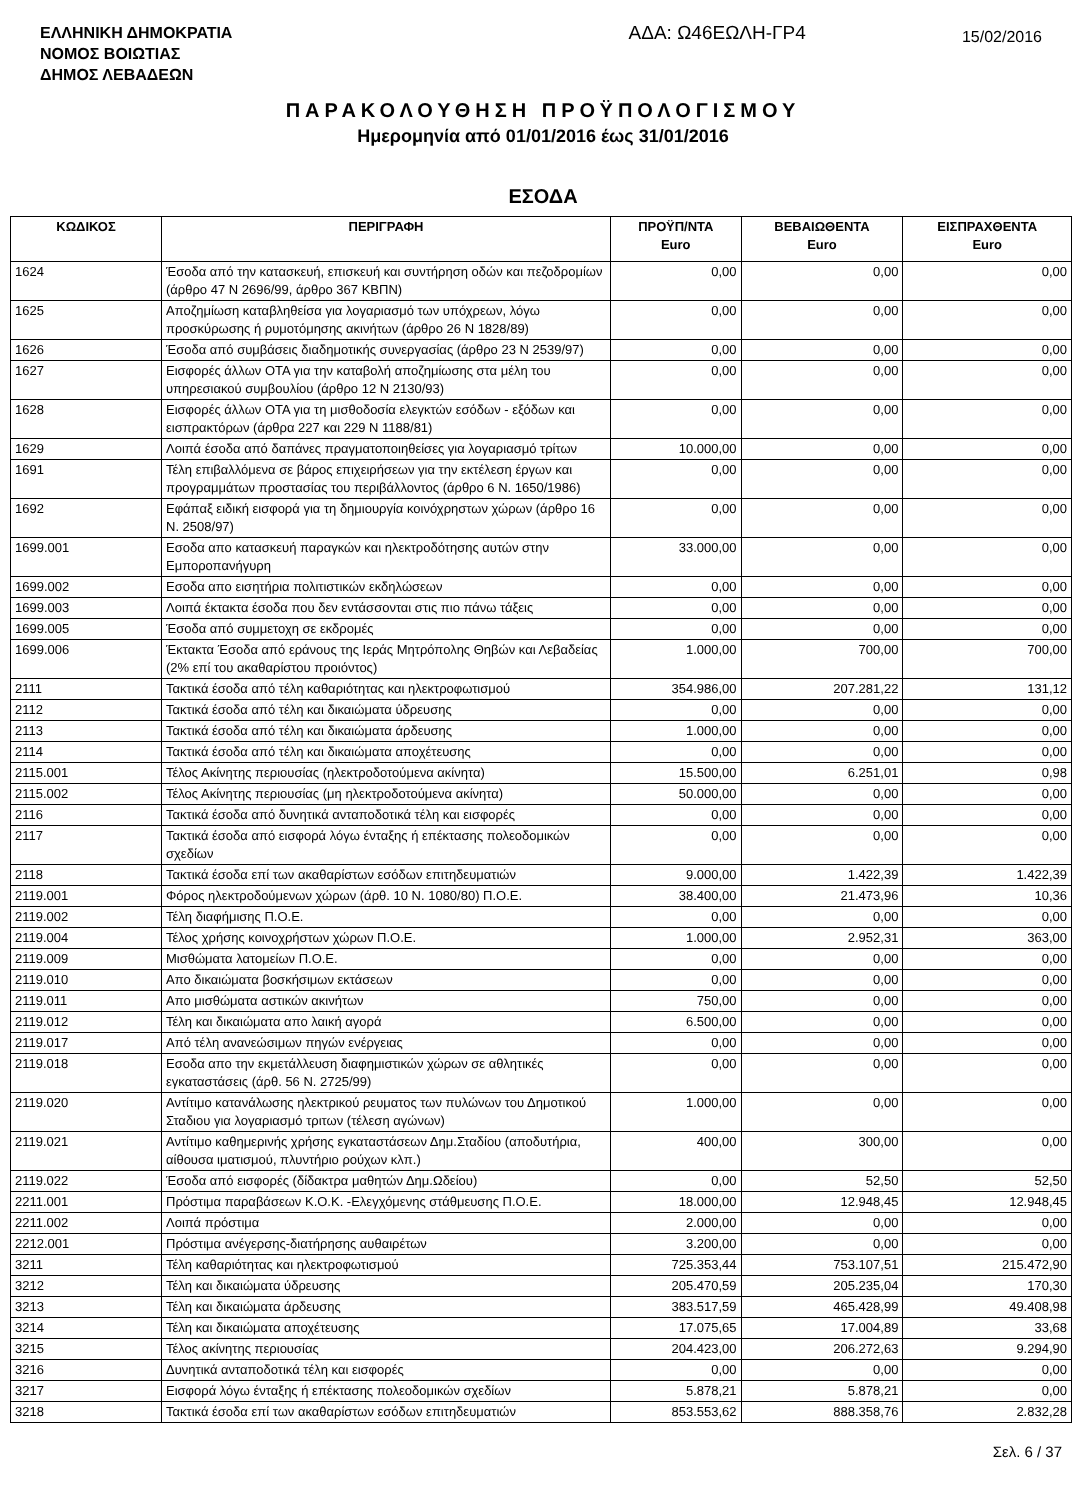ΕΛΛΗΝΙΚΗ ΔΗΜΟΚΡΑΤΙΑ
ΝΟΜΟΣ ΒΟΙΩΤΙΑΣ
ΔΗΜΟΣ ΛΕΒΑΔΕΩΝ
ΑΔΑ: Ω46ΕΩΛΗ-ΓΡ4
15/02/2016
ΠΑΡΑΚΟΛΟΥΘΗΣΗ ΠΡΟΫΠΟΛΟΓΙΣΜΟΥ
Ημερομηνία από 01/01/2016 έως 31/01/2016
ΕΣΟΔΑ
| ΚΩΔΙΚΟΣ | ΠΕΡΙΓΡΑΦΗ | ΠΡΟΫΠ/ΝΤΑ Euro | ΒΕΒΑΙΩΘΕΝΤΑ Euro | ΕΙΣΠΡΑΧΘΕΝΤΑ Euro |
| --- | --- | --- | --- | --- |
| 1624 | Έσοδα από την κατασκευή, επισκευή και συντήρηση οδών και πεζοδρομίων (άρθρο 47 Ν 2696/99, άρθρο 367 ΚΒΠΝ) | 0,00 | 0,00 | 0,00 |
| 1625 | Αποζημίωση καταβληθείσα για λογαριασμό των υπόχρεων, λόγω προσκύρωσης ή ρυμοτόμησης ακινήτων (άρθρο 26 Ν 1828/89) | 0,00 | 0,00 | 0,00 |
| 1626 | Έσοδα από συμβάσεις διαδημοτικής συνεργασίας (άρθρο 23 Ν 2539/97) | 0,00 | 0,00 | 0,00 |
| 1627 | Εισφορές άλλων ΟΤΑ για την καταβολή αποζημίωσης στα μέλη του υπηρεσιακού συμβουλίου (άρθρο 12 Ν 2130/93) | 0,00 | 0,00 | 0,00 |
| 1628 | Εισφορές άλλων ΟΤΑ για τη μισθοδοσία ελεγκτών εσόδων - εξόδων και εισπρακτόρων (άρθρα 227 και 229 Ν 1188/81) | 0,00 | 0,00 | 0,00 |
| 1629 | Λοιπά έσοδα από δαπάνες πραγματοποιηθείσες για λογαριασμό τρίτων | 10.000,00 | 0,00 | 0,00 |
| 1691 | Τέλη επιβαλλόμενα σε βάρος επιχειρήσεων για την εκτέλεση έργων και προγραμμάτων προστασίας του περιβάλλοντος (άρθρο 6 Ν. 1650/1986) | 0,00 | 0,00 | 0,00 |
| 1692 | Εφάπαξ ειδική εισφορά για τη δημιουργία κοινόχρηστων χώρων (άρθρο 16 Ν. 2508/97) | 0,00 | 0,00 | 0,00 |
| 1699.001 | Εσοδα απο κατασκευή παραγκών και ηλεκτροδότησης αυτών στην Εμποροπανήγυρη | 33.000,00 | 0,00 | 0,00 |
| 1699.002 | Εσοδα απο εισητήρια πολιτιστικών εκδηλώσεων | 0,00 | 0,00 | 0,00 |
| 1699.003 | Λοιπά έκτακτα έσοδα που δεν εντάσσονται στις πιο πάνω τάξεις | 0,00 | 0,00 | 0,00 |
| 1699.005 | Έσοδα από συμμετοχη σε εκδρομές | 0,00 | 0,00 | 0,00 |
| 1699.006 | Έκτακτα Έσοδα από εράνους της Ιεράς Μητρόπολης Θηβών και Λεβαδείας (2% επί του ακαθαρίστου προιόντος) | 1.000,00 | 700,00 | 700,00 |
| 2111 | Τακτικά έσοδα από τέλη καθαριότητας και ηλεκτροφωτισμού | 354.986,00 | 207.281,22 | 131,12 |
| 2112 | Τακτικά έσοδα από τέλη και δικαιώματα ύδρευσης | 0,00 | 0,00 | 0,00 |
| 2113 | Τακτικά έσοδα από τέλη και δικαιώματα άρδευσης | 1.000,00 | 0,00 | 0,00 |
| 2114 | Τακτικά έσοδα από τέλη και δικαιώματα αποχέτευσης | 0,00 | 0,00 | 0,00 |
| 2115.001 | Τέλος Ακίνητης περιουσίας (ηλεκτροδοτούμενα ακίνητα) | 15.500,00 | 6.251,01 | 0,98 |
| 2115.002 | Τέλος Ακίνητης περιουσίας (μη ηλεκτροδοτούμενα ακίνητα) | 50.000,00 | 0,00 | 0,00 |
| 2116 | Τακτικά έσοδα από δυνητικά ανταποδοτικά τέλη και εισφορές | 0,00 | 0,00 | 0,00 |
| 2117 | Τακτικά έσοδα από εισφορά λόγω ένταξης ή επέκτασης πολεοδομικών σχεδίων | 0,00 | 0,00 | 0,00 |
| 2118 | Τακτικά έσοδα επί των ακαθαρίστων εσόδων επιτηδευματιών | 9.000,00 | 1.422,39 | 1.422,39 |
| 2119.001 | Φόρος ηλεκτροδούμενων χώρων (άρθ. 10 Ν. 1080/80) Π.Ο.Ε. | 38.400,00 | 21.473,96 | 10,36 |
| 2119.002 | Τέλη διαφήμισης Π.Ο.Ε. | 0,00 | 0,00 | 0,00 |
| 2119.004 | Τέλος χρήσης κοινοχρήστων χώρων Π.Ο.Ε. | 1.000,00 | 2.952,31 | 363,00 |
| 2119.009 | Μισθώματα λατομείων Π.Ο.Ε. | 0,00 | 0,00 | 0,00 |
| 2119.010 | Απο δικαιώματα βοσκήσιμων εκτάσεων | 0,00 | 0,00 | 0,00 |
| 2119.011 | Απο μισθώματα αστικών ακινήτων | 750,00 | 0,00 | 0,00 |
| 2119.012 | Τέλη και δικαιώματα απο λαική αγορά | 6.500,00 | 0,00 | 0,00 |
| 2119.017 | Από τέλη ανανεώσιμων πηγών ενέργειας | 0,00 | 0,00 | 0,00 |
| 2119.018 | Εσοδα απο την εκμετάλλευση διαφημιστικών χώρων σε αθλητικές εγκαταστάσεις (άρθ. 56 Ν. 2725/99) | 0,00 | 0,00 | 0,00 |
| 2119.020 | Αντίτιμο κατανάλωσης ηλεκτρικού ρευματος των πυλώνων του Δημοτικού Σταδιου για λογαριασμό τριτων (τέλεση αγώνων) | 1.000,00 | 0,00 | 0,00 |
| 2119.021 | Αντίτιμο καθημερινής χρήσης εγκαταστάσεων Δημ.Σταδίου (αποδυτήρια, αίθουσα ιματισμού, πλυντήριο ρούχων κλπ.) | 400,00 | 300,00 | 0,00 |
| 2119.022 | Έσοδα από εισφορές (δίδακτρα μαθητών Δημ.Ωδείου) | 0,00 | 52,50 | 52,50 |
| 2211.001 | Πρόστιμα παραβάσεων Κ.Ο.Κ. -Ελεγχόμενης στάθμευσης Π.Ο.Ε. | 18.000,00 | 12.948,45 | 12.948,45 |
| 2211.002 | Λοιπά πρόστιμα | 2.000,00 | 0,00 | 0,00 |
| 2212.001 | Πρόστιμα ανέγερσης-διατήρησης αυθαιρέτων | 3.200,00 | 0,00 | 0,00 |
| 3211 | Τέλη καθαριότητας και ηλεκτροφωτισμού | 725.353,44 | 753.107,51 | 215.472,90 |
| 3212 | Τέλη και δικαιώματα ύδρευσης | 205.470,59 | 205.235,04 | 170,30 |
| 3213 | Τέλη και δικαιώματα άρδευσης | 383.517,59 | 465.428,99 | 49.408,98 |
| 3214 | Τέλη και δικαιώματα αποχέτευσης | 17.075,65 | 17.004,89 | 33,68 |
| 3215 | Τέλος ακίνητης περιουσίας | 204.423,00 | 206.272,63 | 9.294,90 |
| 3216 | Δυνητικά ανταποδοτικά τέλη και εισφορές | 0,00 | 0,00 | 0,00 |
| 3217 | Εισφορά λόγω ένταξης ή επέκτασης πολεοδομικών σχεδίων | 5.878,21 | 5.878,21 | 0,00 |
| 3218 | Τακτικά έσοδα επί των ακαθαρίστων εσόδων επιτηδευματιών | 853.553,62 | 888.358,76 | 2.832,28 |
Σελ. 6 / 37